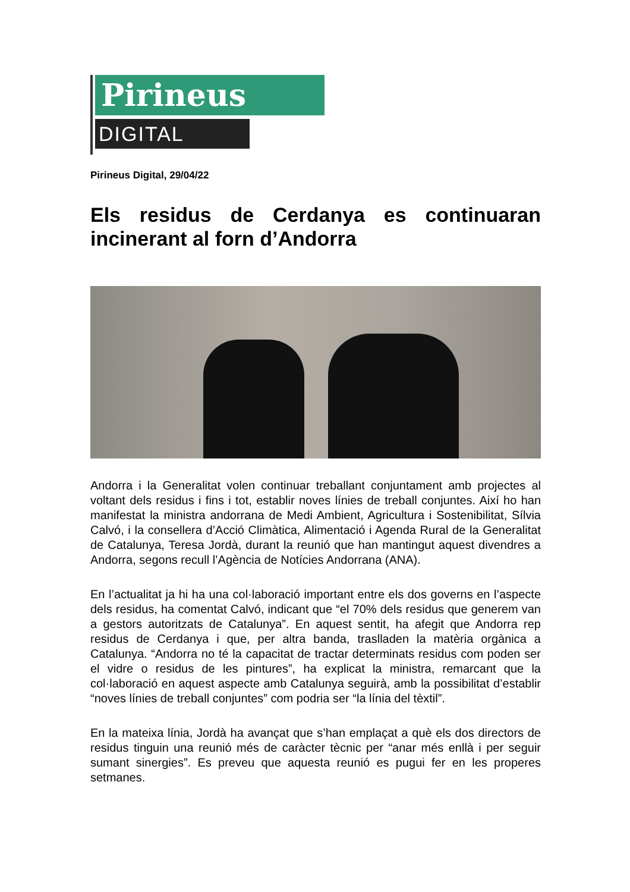Pirineus
DIGITAL
Pirineus Digital, 29/04/22
Els residus de Cerdanya es continuaran incinerant al forn d’Andorra
Andorra i la Generalitat volen continuar treballant conjuntament amb projectes al voltant dels residus i fins i tot, establir noves línies de treball conjuntes. Així ho han manifestat la ministra andorrana de Medi Ambient, Agricultura i Sostenibilitat, Sílvia Calvó, i la consellera d’Acció Climàtica, Alimentació i Agenda Rural de la Generalitat de Catalunya, Teresa Jordà, durant la reunió que han mantingut aquest divendres a Andorra, segons recull l’Agència de Notícies Andorrana (ANA).
En l’actualitat ja hi ha una col·laboració important entre els dos governs en l’aspecte dels residus, ha comentat Calvó, indicant que “el 70% dels residus que generem van a gestors autoritzats de Catalunya”. En aquest sentit, ha afegit que Andorra rep residus de Cerdanya i que, per altra banda, traslladen la matèria orgànica a Catalunya. “Andorra no té la capacitat de tractar determinats residus com poden ser el vidre o residus de les pintures”, ha explicat la ministra, remarcant que la col·laboració en aquest aspecte amb Catalunya seguirà, amb la possibilitat d’establir “noves línies de treball conjuntes” com podria ser “la línia del tèxtil”.
En la mateixa línia, Jordà ha avançat que s’han emplaçat a què els dos directors de residus tinguin una reunió més de caràcter tècnic per “anar més enllà i per seguir sumant sinergies”. Es preveu que aquesta reunió es pugui fer en les properes setmanes.